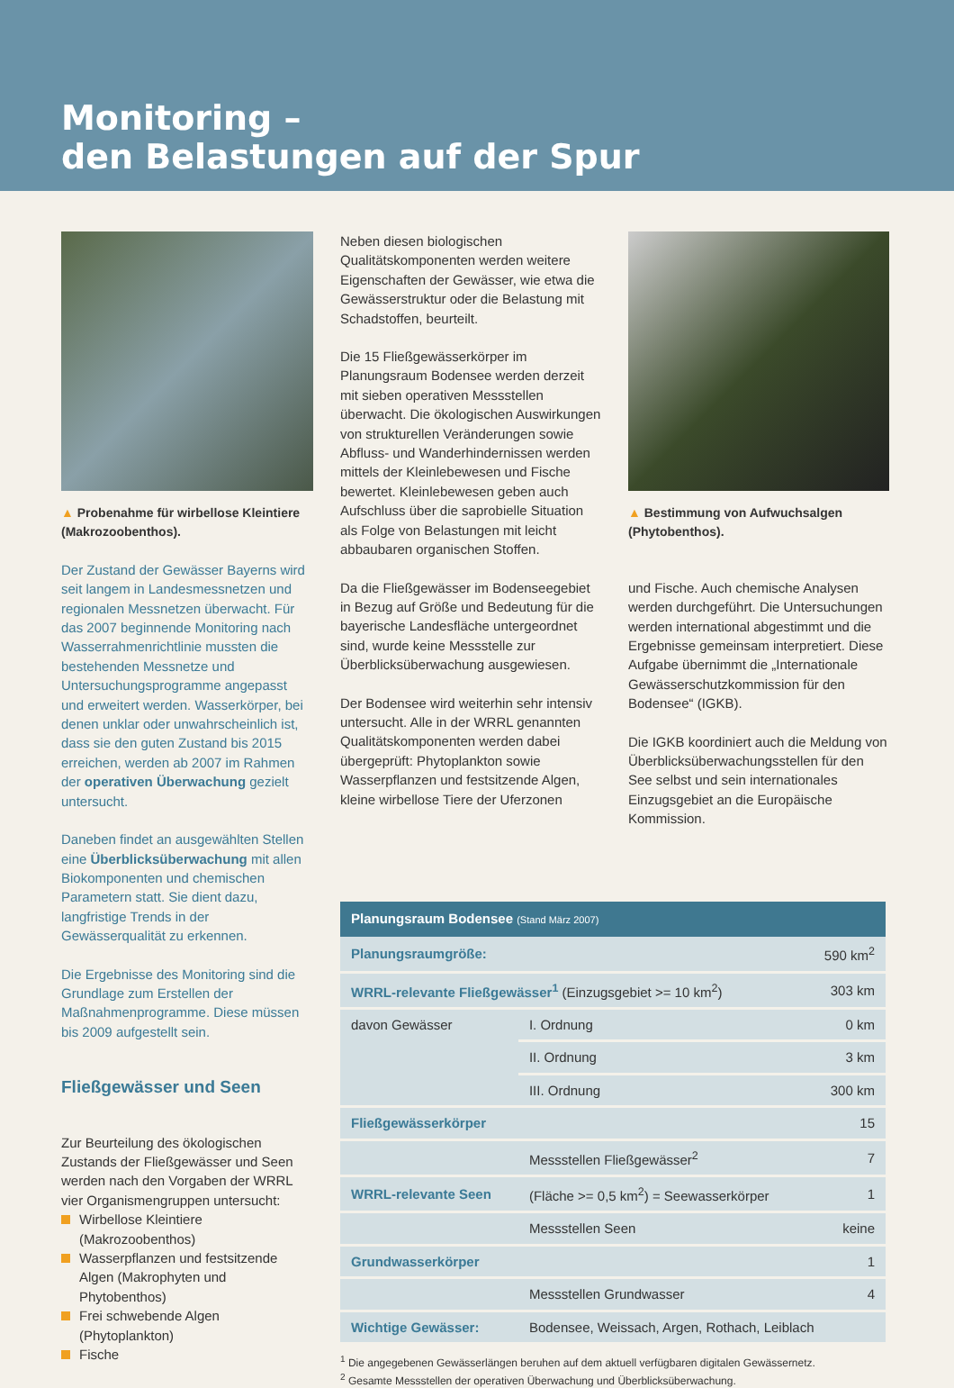Monitoring –
den Belastungen auf der Spur
▲ Probenahme für wirbellose Kleintiere (Makrozoobenthos).
Der Zustand der Gewässer Bayerns wird seit langem in Landesmessnetzen und regionalen Messnetzen überwacht. Für das 2007 beginnende Monitoring nach Wasserrahmenrichtlinie mussten die bestehenden Messnetze und Untersuchungsprogramme angepasst und erweitert werden. Wasserkörper, bei denen unklar oder unwahrscheinlich ist, dass sie den guten Zustand bis 2015 erreichen, werden ab 2007 im Rahmen der operativen Überwachung gezielt untersucht.
Daneben findet an ausgewählten Stellen eine Überblicksüberwachung mit allen Biokomponenten und chemischen Parametern statt. Sie dient dazu, langfristige Trends in der Gewässerqualität zu erkennen.
Die Ergebnisse des Monitoring sind die Grundlage zum Erstellen der Maßnahmenprogramme. Diese müssen bis 2009 aufgestellt sein.
Fließgewässer und Seen
Zur Beurteilung des ökologischen Zustands der Fließgewässer und Seen werden nach den Vorgaben der WRRL vier Organismengruppen untersucht:
Wirbellose Kleintiere (Makrozoobenthos)
Wasserpflanzen und festsitzende Algen (Makrophyten und Phytobenthos)
Frei schwebende Algen (Phytoplankton)
Fische
Neben diesen biologischen Qualitätskomponenten werden weitere Eigenschaften der Gewässer, wie etwa die Gewässerstruktur oder die Belastung mit Schadstoffen, beurteilt.
Die 15 Fließgewässerkörper im Planungsraum Bodensee werden derzeit mit sieben operativen Messstellen überwacht. Die ökologischen Auswirkungen von strukturellen Veränderungen sowie Abfluss- und Wanderhindernissen werden mittels der Kleinlebewesen und Fische bewertet. Kleinlebewesen geben auch Aufschluss über die saprobielle Situation als Folge von Belastungen mit leicht abbaubaren organischen Stoffen.
Da die Fließgewässer im Bodenseegebiet in Bezug auf Größe und Bedeutung für die bayerische Landesfläche untergeordnet sind, wurde keine Messstelle zur Überblicksüberwachung ausgewiesen.
Der Bodensee wird weiterhin sehr intensiv untersucht. Alle in der WRRL genannten Qualitätskomponenten werden dabei übergeprüft: Phytoplankton sowie Wasserpflanzen und festsitzende Algen, kleine wirbellose Tiere der Uferzonen
▲ Bestimmung von Aufwuchsalgen (Phytobenthos).
und Fische. Auch chemische Analysen werden durchgeführt. Die Untersuchungen werden international abgestimmt und die Ergebnisse gemeinsam interpretiert. Diese Aufgabe übernimmt die „Internationale Gewässerschutzkommission für den Bodensee“ (IGKB).
Die IGKB koordiniert auch die Meldung von Überblicksüberwachungsstellen für den See selbst und sein internationales Einzugsgebiet an die Europäische Kommission.
| Planungsraum Bodensee (Stand März 2007) | | |
| --- | --- | --- |
| Planungsraumgröße: | | 590 km<sup>2</sup> |
| WRRL-relevante Fließgewässer<sup>1</sup> (Einzugsgebiet >= 10 km<sup>2</sup>) | | 303 km |
| davon Gewässer | I. Ordnung | 0 km |
| | II. Ordnung | 3 km |
| | III. Ordnung | 300 km |
| Fließgewässerkörper | | 15 |
| | Messstellen Fließgewässer<sup>2</sup> | 7 |
| WRRL-relevante Seen | (Fläche >= 0,5 km<sup>2</sup>) = Seewasserkörper | 1 |
| | Messstellen Seen | keine |
| Grundwasserkörper | | 1 |
| | Messstellen Grundwasser | 4 |
| Wichtige Gewässer: | Bodensee, Weissach, Argen, Rothach, Leiblach | |
<sup>1</sup> Die angegebenen Gewässerlängen beruhen auf dem aktuell verfügbaren digitalen Gewässernetz.
<sup>2</sup> Gesamte Messstellen der operativen Überwachung und Überblicksüberwachung.